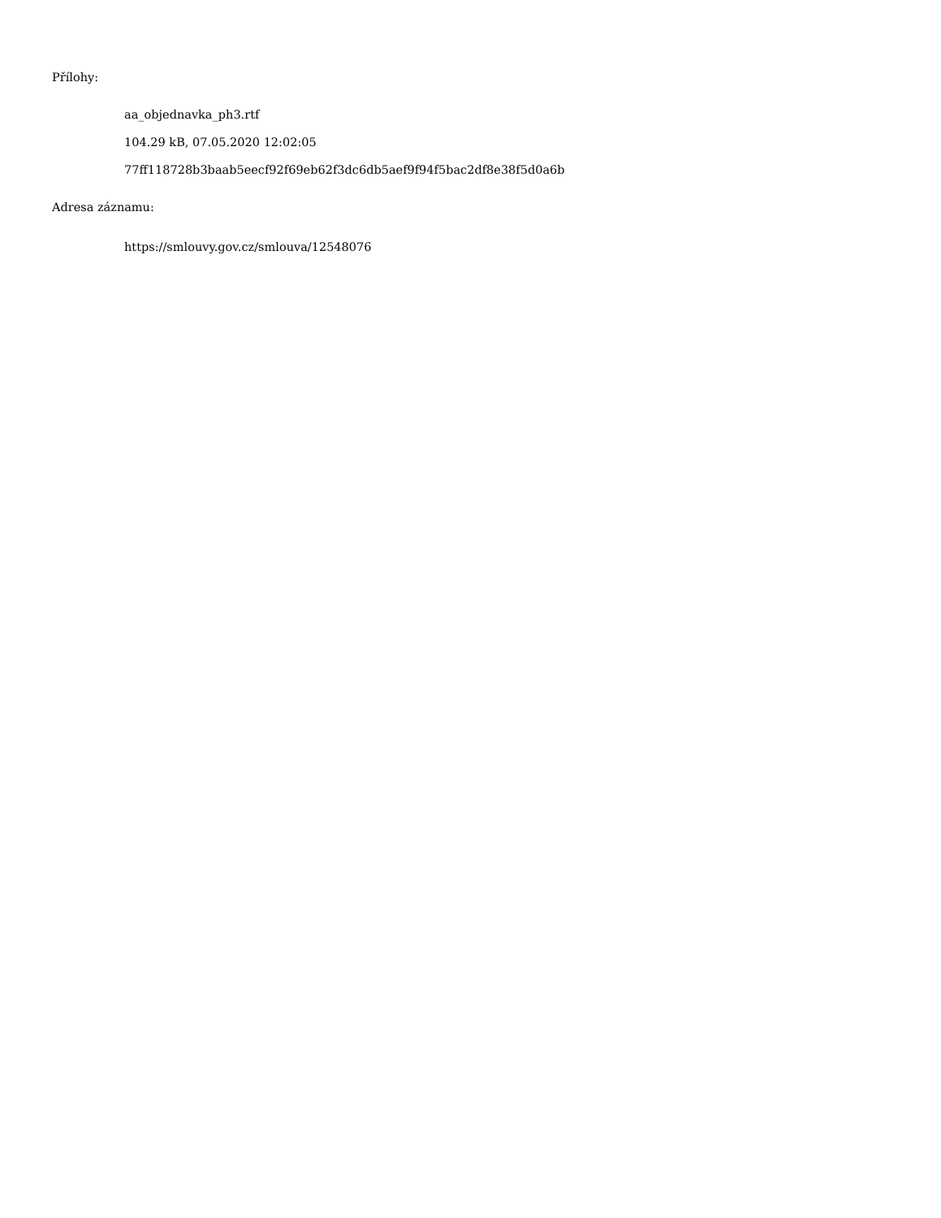Přílohy:
aa_objednavka_ph3.rtf
104.29 kB, 07.05.2020 12:02:05
77ff118728b3baab5eecf92f69eb62f3dc6db5aef9f94f5bac2df8e38f5d0a6b
Adresa záznamu:
https://smlouvy.gov.cz/smlouva/12548076